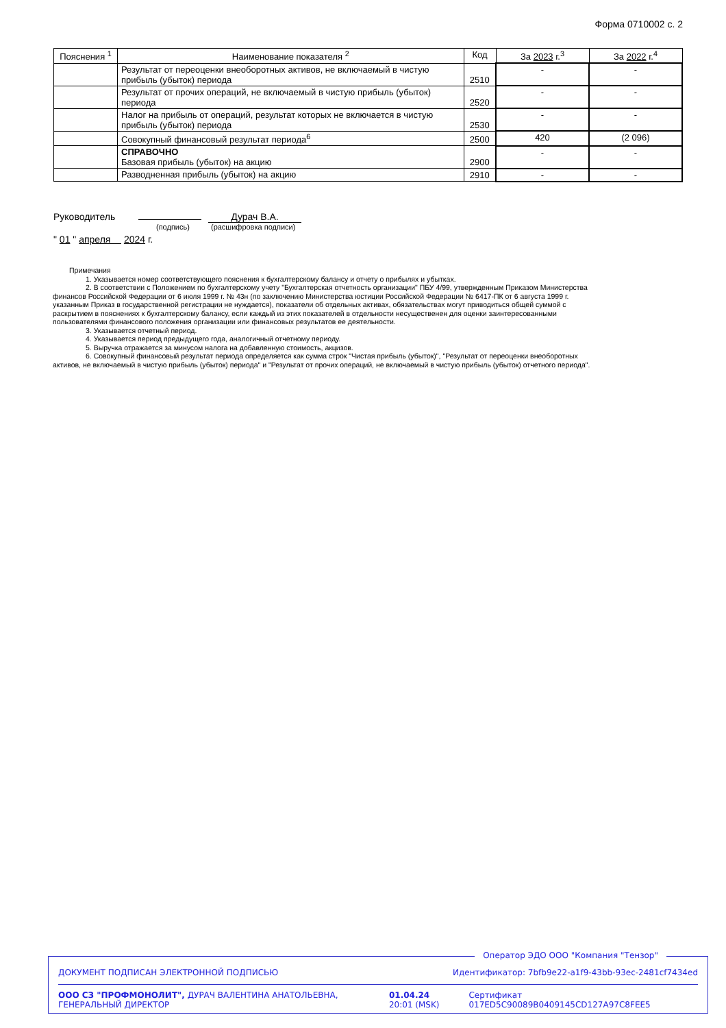Форма 0710002 с. 2
| Пояснения <sup>1</sup> | Наименование показателя <sup>2</sup> | Код | За 2023 г.<sup>3</sup> | За 2022 г.<sup>4</sup> |
| --- | --- | --- | --- | --- |
| | Результат от переоценки внеоборотных активов, не включаемый в чистую прибыль (убыток) периода | 2510 | - | - |
| | Результат от прочих операций, не включаемый в чистую прибыль (убыток) периода | 2520 | - | - |
| | Налог на прибыль от операций, результат которых не включается в чистую прибыль (убыток) периода | 2530 | - | - |
| | Совокупный финансовый результат периода<sup>6</sup> | 2500 | 420 | (2 096) |
| | СПРАВОЧНО Базовая прибыль (убыток) на акцию | 2900 | - | - |
| | Разводненная прибыль (убыток) на акцию | 2910 | - | - |
Руководитель Дурач В.А.
(подпись) (расшифровка подписи)
" 01 " апреля 2024 г.
Примечания
1. Указывается номер соответствующего пояснения к бухгалтерскому балансу и отчету о прибылях и убытках.
2. В соответствии с Положением по бухгалтерскому учету "Бухгалтерская отчетность организации" ПБУ 4/99, утвержденным Приказом Министерства финансов Российской Федерации от 6 июля 1999 г. № 43н (по заключению Министерства юстиции Российской Федерации № 6417-ПК от 6 августа 1999 г. указанным Приказ в государственной регистрации не нуждается), показатели об отдельных активах, обязательствах могут приводиться общей суммой с раскрытием в пояснениях к бухгалтерскому балансу, если каждый из этих показателей в отдельности несущественен для оценки заинтересованными пользователями финансового положения организации или финансовых результатов ее деятельности.
3. Указывается отчетный период.
4. Указывается период предыдущего года, аналогичный отчетному периоду.
5. Выручка отражается за минусом налога на добавленную стоимость, акцизов.
6. Совокупный финансовый результат периода определяется как сумма строк "Чистая прибыль (убыток)", "Результат от переоценки внеоборотных активов, не включаемый в чистую прибыль (убыток) периода" и "Результат от прочих операций, не включаемый в чистую прибыль (убыток) отчетного периода".
Оператор ЭДО ООО "Компания "Тензор"
ДОКУМЕНТ ПОДПИСАН ЭЛЕКТРОННОЙ ПОДПИСЬЮ Идентификатор: 7bfb9e22-a1f9-43bb-93ec-2481cf7434ed
ООО СЗ "ПРОФМОНОЛИТ", ДУРАЧ ВАЛЕНТИНА АНАТОЛЬЕВНА, ГЕНЕРАЛЬНЫЙ ДИРЕКТОР 01.04.24 20:01 (MSK) Сертификат 017ED5C90089B0409145CD127A97C8FEE5